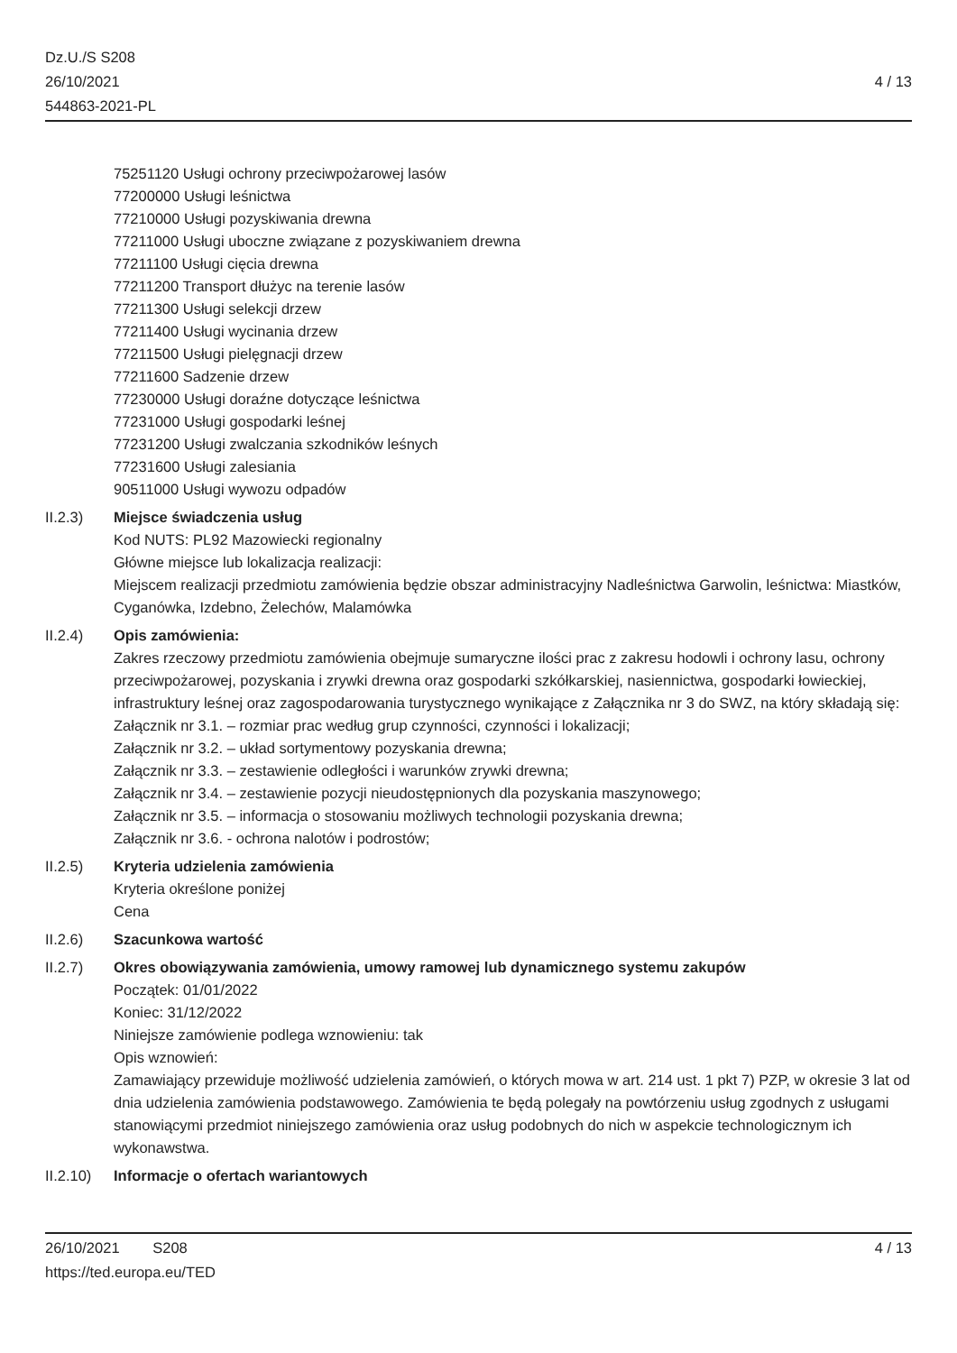Dz.U./S S208
26/10/2021
544863-2021-PL
4 / 13
75251120 Usługi ochrony przeciwpożarowej lasów
77200000 Usługi leśnictwa
77210000 Usługi pozyskiwania drewna
77211000 Usługi uboczne związane z pozyskiwaniem drewna
77211100 Usługi cięcia drewna
77211200 Transport dłużyc na terenie lasów
77211300 Usługi selekcji drzew
77211400 Usługi wycinania drzew
77211500 Usługi pielęgnacji drzew
77211600 Sadzenie drzew
77230000 Usługi doraźne dotyczące leśnictwa
77231000 Usługi gospodarki leśnej
77231200 Usługi zwalczania szkodników leśnych
77231600 Usługi zalesiania
90511000 Usługi wywozu odpadów
II.2.3) Miejsce świadczenia usług
Kod NUTS: PL92 Mazowiecki regionalny
Główne miejsce lub lokalizacja realizacji:
Miejscem realizacji przedmiotu zamówienia będzie obszar administracyjny Nadleśnictwa Garwolin, leśnictwa: Miastków, Cyganówka, Izdebno, Żelechów, Malamówka
II.2.4) Opis zamówienia:
Zakres rzeczowy przedmiotu zamówienia obejmuje sumaryczne ilości prac z zakresu hodowli i ochrony lasu, ochrony przeciwpożarowej, pozyskania i zrywki drewna oraz gospodarki szkółkarskiej, nasiennictwa, gospodarki łowieckiej, infrastruktury leśnej oraz zagospodarowania turystycznego wynikające z Załącznika nr 3 do SWZ, na który składają się:
Załącznik nr 3.1. – rozmiar prac według grup czynności, czynności i lokalizacji;
Załącznik nr 3.2. – układ sortymentowy pozyskania drewna;
Załącznik nr 3.3. – zestawienie odległości i warunków zrywki drewna;
Załącznik nr 3.4. – zestawienie pozycji nieudostępnionych dla pozyskania maszynowego;
Załącznik nr 3.5. – informacja o stosowaniu możliwych technologii pozyskania drewna;
Załącznik nr 3.6. - ochrona nalotów i podrostów;
II.2.5) Kryteria udzielenia zamówienia
Kryteria określone poniżej
Cena
II.2.6) Szacunkowa wartość
II.2.7) Okres obowiązywania zamówienia, umowy ramowej lub dynamicznego systemu zakupów
Początek: 01/01/2022
Koniec: 31/12/2022
Niniejsze zamówienie podlega wznowieniu: tak
Opis wznowień:
Zamawiający przewiduje możliwość udzielenia zamówień, o których mowa w art. 214 ust. 1 pkt 7) PZP, w okresie 3 lat od dnia udzielenia zamówienia podstawowego. Zamówienia te będą polegały na powtórzeniu usług zgodnych z usługami stanowiącymi przedmiot niniejszego zamówienia oraz usług podobnych do nich w aspekcie technologicznym ich wykonawstwa.
II.2.10)
Informacje o ofertach wariantowych
26/10/2021 S208 4 / 13
https://ted.europa.eu/TED